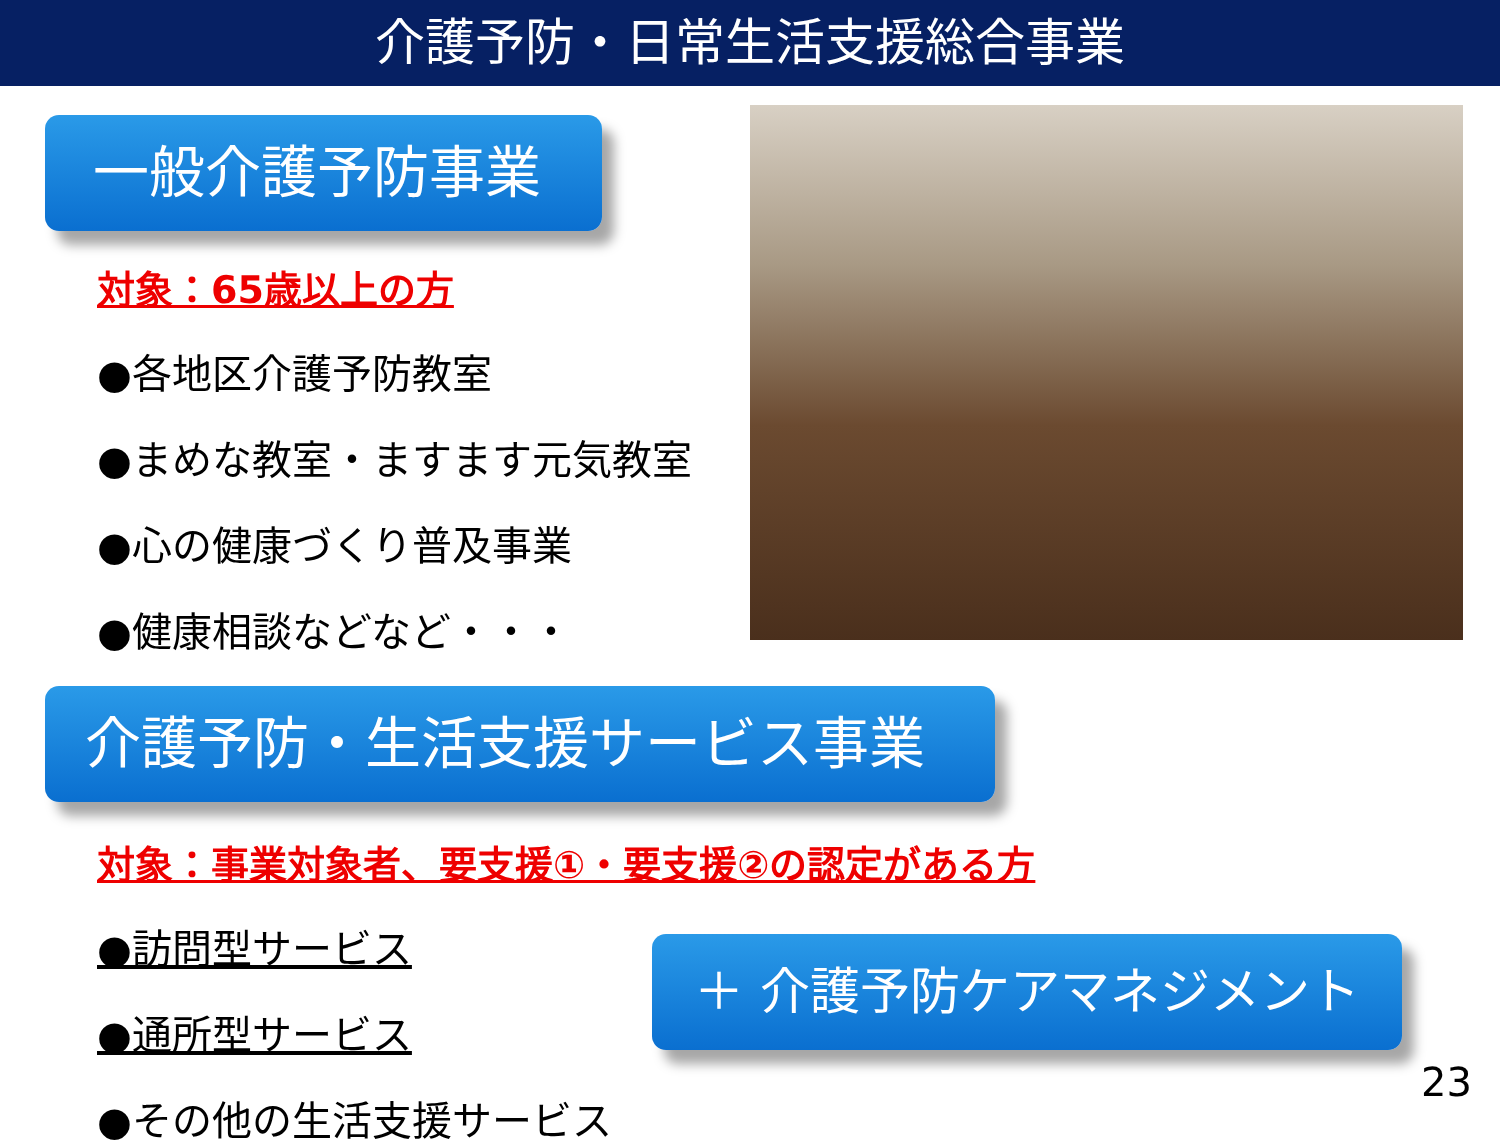介護予防・日常生活支援総合事業
一般介護予防事業
対象：65歳以上の方
●各地区介護予防教室
●まめな教室・ますます元気教室
●心の健康づくり普及事業
●健康相談などなど・・・
介護予防・生活支援サービス事業
対象：事業対象者、要支援①・要支援②の認定がある方
●訪問型サービス
●通所型サービス
●その他の生活支援サービス
＋ 介護予防ケアマネジメント
23